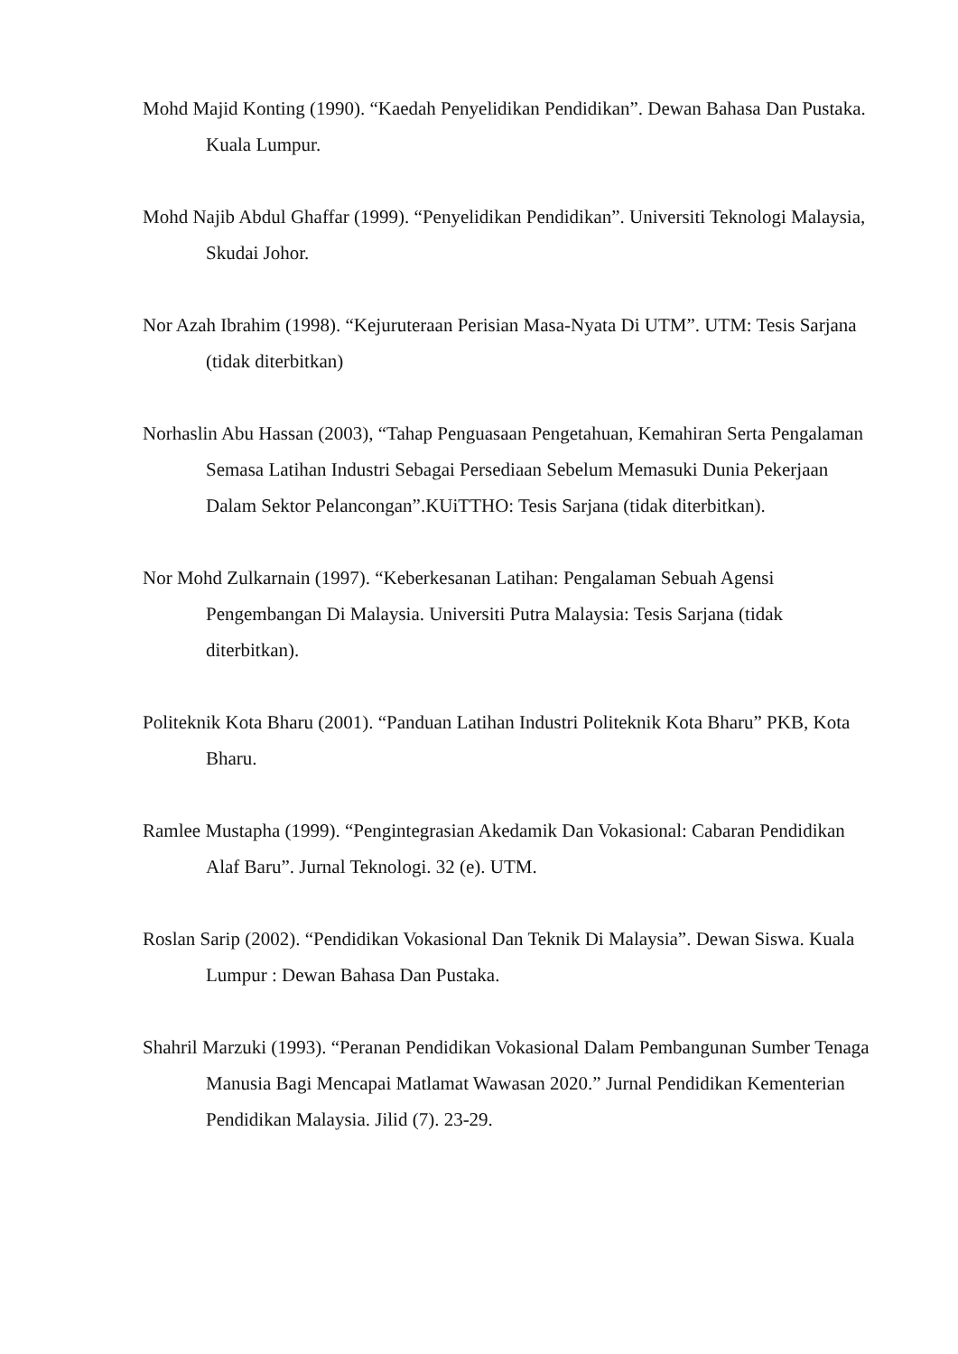Mohd Majid Konting (1990). “Kaedah Penyelidikan Pendidikan”. Dewan Bahasa Dan Pustaka. Kuala Lumpur.
Mohd Najib Abdul Ghaffar (1999). “Penyelidikan Pendidikan”. Universiti Teknologi Malaysia, Skudai Johor.
Nor Azah Ibrahim (1998). “Kejuruteraan Perisian Masa-Nyata Di UTM”. UTM: Tesis Sarjana (tidak diterbitkan)
Norhaslin Abu Hassan (2003), “Tahap Penguasaan Pengetahuan, Kemahiran Serta Pengalaman Semasa Latihan Industri Sebagai Persediaan Sebelum Memasuki Dunia Pekerjaan Dalam Sektor Pelancongan”.KUiTTHO: Tesis Sarjana (tidak diterbitkan).
Nor Mohd Zulkarnain (1997). “Keberkesanan Latihan: Pengalaman Sebuah Agensi Pengembangan Di Malaysia. Universiti Putra Malaysia: Tesis Sarjana (tidak diterbitkan).
Politeknik Kota Bharu (2001). “Panduan Latihan Industri Politeknik Kota Bharu” PKB, Kota Bharu.
Ramlee Mustapha (1999). “Pengintegrasian Akedamik Dan Vokasional: Cabaran Pendidikan Alaf Baru”. Jurnal Teknologi. 32 (e). UTM.
Roslan Sarip (2002). “Pendidikan Vokasional Dan Teknik Di Malaysia”. Dewan Siswa. Kuala Lumpur : Dewan Bahasa Dan Pustaka.
Shahril Marzuki (1993). “Peranan Pendidikan Vokasional Dalam Pembangunan Sumber Tenaga Manusia Bagi Mencapai Matlamat Wawasan 2020.” Jurnal Pendidikan Kementerian Pendidikan Malaysia. Jilid (7). 23-29.